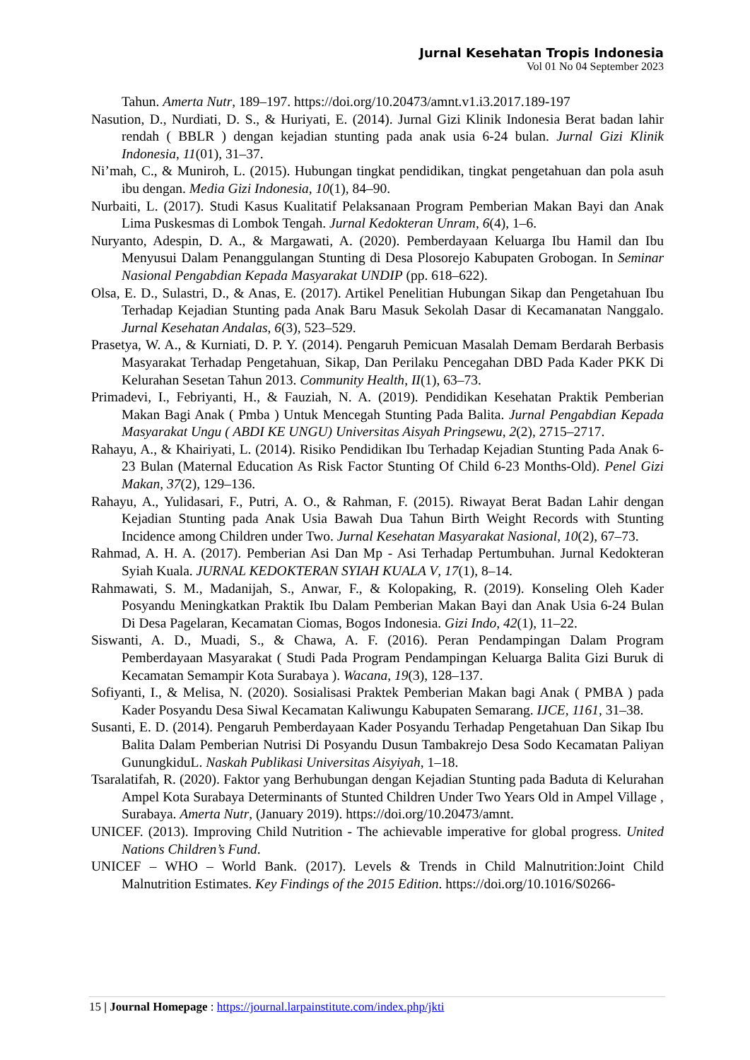Jurnal Kesehatan Tropis Indonesia
Vol 01 No 04 September 2023
Tahun. Amerta Nutr, 189–197. https://doi.org/10.20473/amnt.v1.i3.2017.189-197
Nasution, D., Nurdiati, D. S., & Huriyati, E. (2014). Jurnal Gizi Klinik Indonesia Berat badan lahir rendah ( BBLR ) dengan kejadian stunting pada anak usia 6-24 bulan. Jurnal Gizi Klinik Indonesia, 11(01), 31–37.
Ni’mah, C., & Muniroh, L. (2015). Hubungan tingkat pendidikan, tingkat pengetahuan dan pola asuh ibu dengan. Media Gizi Indonesia, 10(1), 84–90.
Nurbaiti, L. (2017). Studi Kasus Kualitatif Pelaksanaan Program Pemberian Makan Bayi dan Anak Lima Puskesmas di Lombok Tengah. Jurnal Kedokteran Unram, 6(4), 1–6.
Nuryanto, Adespin, D. A., & Margawati, A. (2020). Pemberdayaan Keluarga Ibu Hamil dan Ibu Menyusui Dalam Penanggulangan Stunting di Desa Plosorejo Kabupaten Grobogan. In Seminar Nasional Pengabdian Kepada Masyarakat UNDIP (pp. 618–622).
Olsa, E. D., Sulastri, D., & Anas, E. (2017). Artikel Penelitian Hubungan Sikap dan Pengetahuan Ibu Terhadap Kejadian Stunting pada Anak Baru Masuk Sekolah Dasar di Kecamanatan Nanggalo. Jurnal Kesehatan Andalas, 6(3), 523–529.
Prasetya, W. A., & Kurniati, D. P. Y. (2014). Pengaruh Pemicuan Masalah Demam Berdarah Berbasis Masyarakat Terhadap Pengetahuan, Sikap, Dan Perilaku Pencegahan DBD Pada Kader PKK Di Kelurahan Sesetan Tahun 2013. Community Health, II(1), 63–73.
Primadevi, I., Febriyanti, H., & Fauziah, N. A. (2019). Pendidikan Kesehatan Praktik Pemberian Makan Bagi Anak ( Pmba ) Untuk Mencegah Stunting Pada Balita. Jurnal Pengabdian Kepada Masyarakat Ungu ( ABDI KE UNGU) Universitas Aisyah Pringsewu, 2(2), 2715–2717.
Rahayu, A., & Khairiyati, L. (2014). Risiko Pendidikan Ibu Terhadap Kejadian Stunting Pada Anak 6-23 Bulan (Maternal Education As Risk Factor Stunting Of Child 6-23 Months-Old). Penel Gizi Makan, 37(2), 129–136.
Rahayu, A., Yulidasari, F., Putri, A. O., & Rahman, F. (2015). Riwayat Berat Badan Lahir dengan Kejadian Stunting pada Anak Usia Bawah Dua Tahun Birth Weight Records with Stunting Incidence among Children under Two. Jurnal Kesehatan Masyarakat Nasional, 10(2), 67–73.
Rahmad, A. H. A. (2017). Pemberian Asi Dan Mp - Asi Terhadap Pertumbuhan. Jurnal Kedokteran Syiah Kuala. JURNAL KEDOKTERAN SYIAH KUALA V, 17(1), 8–14.
Rahmawati, S. M., Madanijah, S., Anwar, F., & Kolopaking, R. (2019). Konseling Oleh Kader Posyandu Meningkatkan Praktik Ibu Dalam Pemberian Makan Bayi dan Anak Usia 6-24 Bulan Di Desa Pagelaran, Kecamatan Ciomas, Bogos Indonesia. Gizi Indo, 42(1), 11–22.
Siswanti, A. D., Muadi, S., & Chawa, A. F. (2016). Peran Pendampingan Dalam Program Pemberdayaan Masyarakat ( Studi Pada Program Pendampingan Keluarga Balita Gizi Buruk di Kecamatan Semampir Kota Surabaya ). Wacana, 19(3), 128–137.
Sofiyanti, I., & Melisa, N. (2020). Sosialisasi Praktek Pemberian Makan bagi Anak ( PMBA ) pada Kader Posyandu Desa Siwal Kecamatan Kaliwungu Kabupaten Semarang. IJCE, 1161, 31–38.
Susanti, E. D. (2014). Pengaruh Pemberdayaan Kader Posyandu Terhadap Pengetahuan Dan Sikap Ibu Balita Dalam Pemberian Nutrisi Di Posyandu Dusun Tambakrejo Desa Sodo Kecamatan Paliyan GunungkiduL. Naskah Publikasi Universitas Aisyiyah, 1–18.
Tsaralatifah, R. (2020). Faktor yang Berhubungan dengan Kejadian Stunting pada Baduta di Kelurahan Ampel Kota Surabaya Determinants of Stunted Children Under Two Years Old in Ampel Village , Surabaya. Amerta Nutr, (January 2019). https://doi.org/10.20473/amnt.
UNICEF. (2013). Improving Child Nutrition - The achievable imperative for global progress. United Nations Children’s Fund.
UNICEF – WHO – World Bank. (2017). Levels & Trends in Child Malnutrition:Joint Child Malnutrition Estimates. Key Findings of the 2015 Edition. https://doi.org/10.1016/S0266-
15 | Journal Homepage : https://journal.larpainstitute.com/index.php/jkti